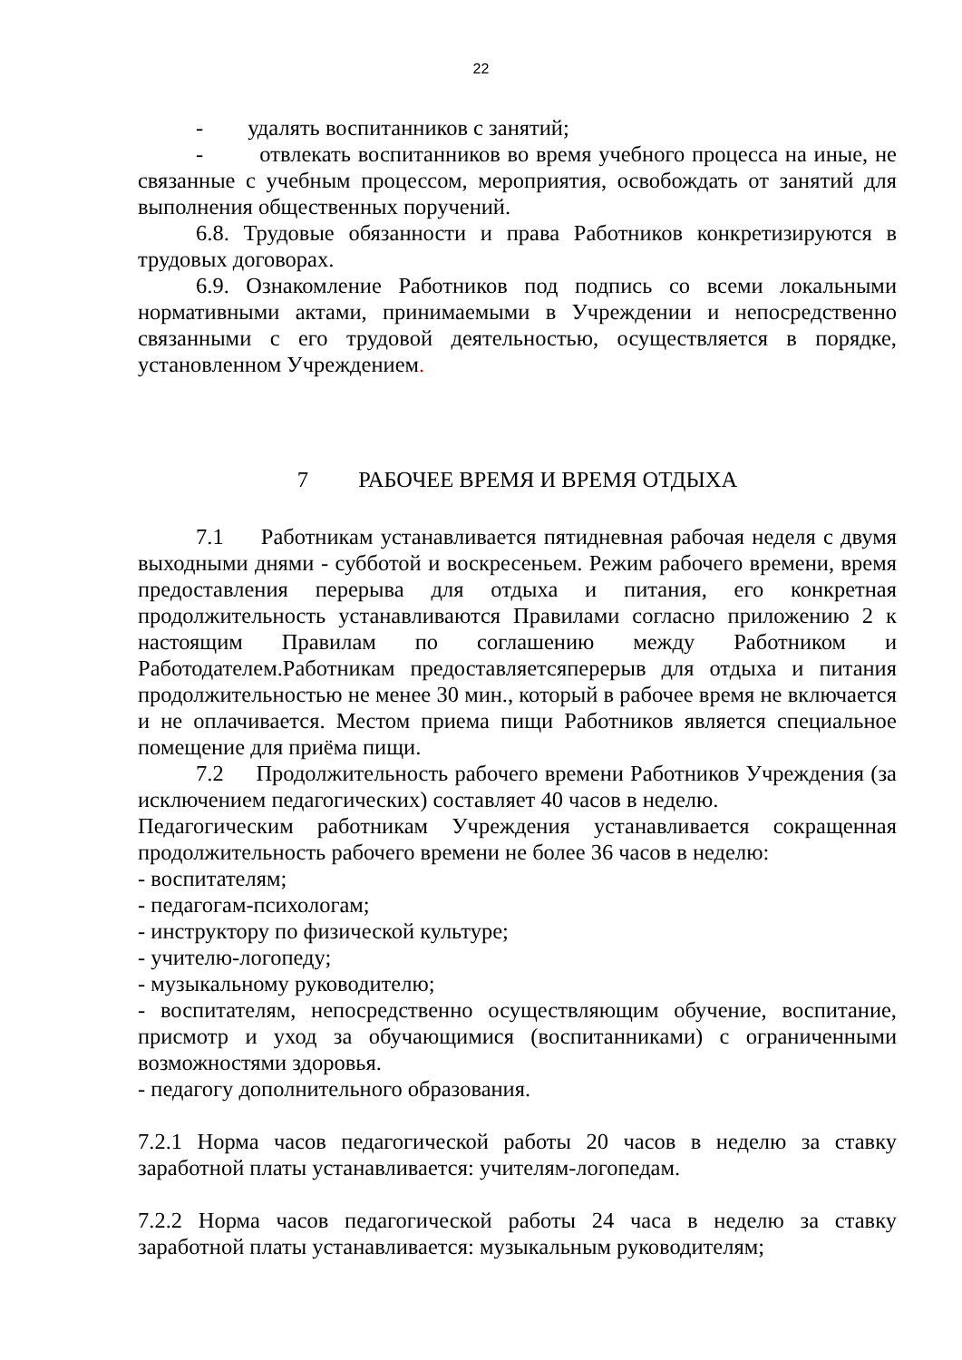22
- удалять воспитанников с занятий;
- отвлекать воспитанников во время учебного процесса на иные, не связанные с учебным процессом, мероприятия, освобождать от занятий для выполнения общественных поручений.
6.8. Трудовые обязанности и права Работников конкретизируются в трудовых договорах.
6.9. Ознакомление Работников под подпись со всеми локальными нормативными актами, принимаемыми в Учреждении и непосредственно связанными с его трудовой деятельностью, осуществляется в порядке, установленном Учреждением.
7 РАБОЧЕЕ ВРЕМЯ И ВРЕМЯ ОТДЫХА
7.1 Работникам устанавливается пятидневная рабочая неделя с двумя выходными днями - субботой и воскресеньем. Режим рабочего времени, время предоставления перерыва для отдыха и питания, его конкретная продолжительность устанавливаются Правилами согласно приложению 2 к настоящим Правилам по соглашению между Работником и Работодателем.Работникам предоставляетсяперерыв для отдыха и питания продолжительностью не менее 30 мин., который в рабочее время не включается и не оплачивается. Местом приема пищи Работников является специальное помещение для приёма пищи.
7.2 Продолжительность рабочего времени Работников Учреждения (за исключением педагогических) составляет 40 часов в неделю.
Педагогическим работникам Учреждения устанавливается сокращенная продолжительность рабочего времени не более 36 часов в неделю:
- воспитателям;
- педагогам-психологам;
- инструктору по физической культуре;
- учителю-логопеду;
- музыкальному руководителю;
- воспитателям, непосредственно осуществляющим обучение, воспитание, присмотр и уход за обучающимися (воспитанниками) с ограниченными возможностями здоровья.
- педагогу дополнительного образования.
7.2.1 Норма часов педагогической работы 20 часов в неделю за ставку заработной платы устанавливается: учителям-логопедам.
7.2.2 Норма часов педагогической работы 24 часа в неделю за ставку заработной платы устанавливается: музыкальным руководителям;